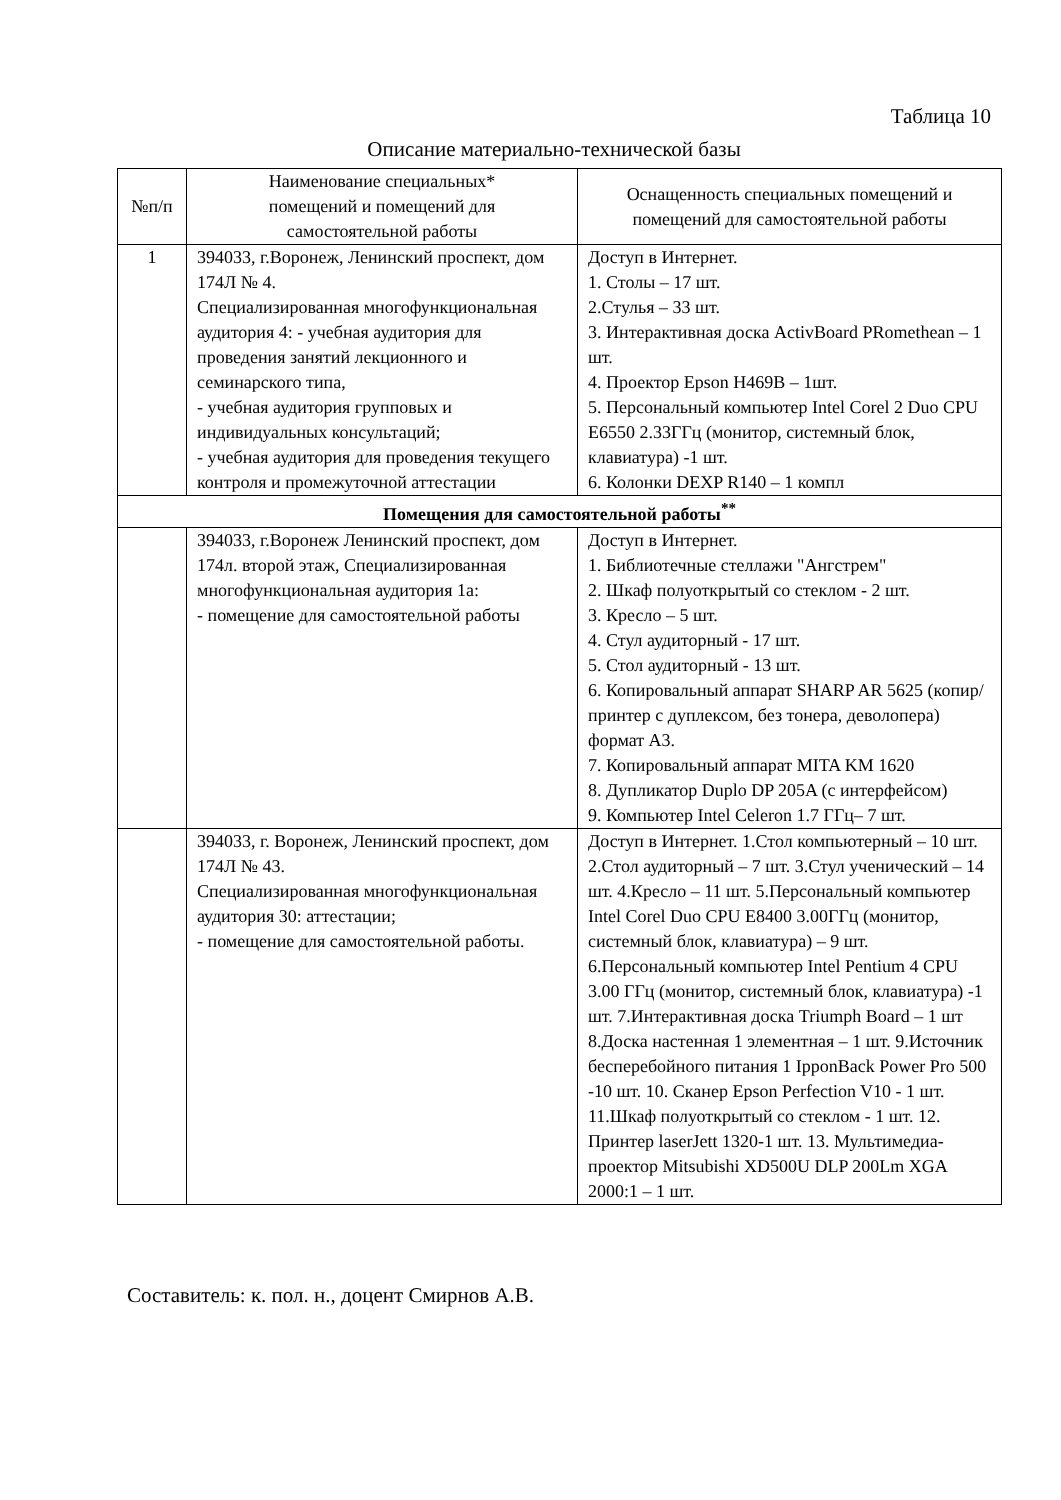Таблица 10
Описание материально-технической базы
| №п/п | Наименование специальных* помещений и помещений для самостоятельной работы | Оснащенность специальных помещений и помещений для самостоятельной работы |
| --- | --- | --- |
| 1 | 394033, г.Воронеж, Ленинский проспект, дом 174Л № 4. Специализированная многофункциональная аудитория 4: - учебная аудитория для проведения занятий лекционного и семинарского типа, - учебная аудитория групповых и индивидуальных консультаций; - учебная аудитория для проведения текущего контроля и промежуточной аттестации | Доступ в Интернет. 1. Столы – 17 шт. 2.Стулья – 33 шт. 3. Интерактивная доска ActivBoard PRomethean – 1 шт. 4. Проектор Epson H469B – 1шт. 5. Персональный компьютер Intel Corel 2 Duo CPU E6550 2.33ГГц (монитор, системный блок, клавиатура) -1 шт. 6. Колонки DEXP R140 – 1 компл |
| Помещения для самостоятельной работы<sup>**</sup> | | |
| | 394033, г.Воронеж Ленинский проспект, дом 174л. второй этаж, Специализированная многофункциональная аудитория 1а: - помещение для самостоятельной работы | Доступ в Интернет. 1. Библиотечные стеллажи "Ангстрем" 2. Шкаф полуоткрытый со стеклом - 2 шт. 3. Кресло – 5 шт. 4. Стул аудиторный - 17 шт. 5. Стол аудиторный - 13 шт. 6. Копировальный аппарат SHARP AR 5625 (копир/принтер с дуплексом, без тонера, деволопера) формат А3. 7. Копировальный аппарат MITA KM 1620 8. Дупликатор Duplo DP 205A (с интерфейсом) 9. Компьютер Intel Celeron 1.7 ГГц– 7 шт. |
| | 394033, г. Воронеж, Ленинский проспект, дом 174Л № 43. Специализированная многофункциональная аудитория 30: аттестации; - помещение для самостоятельной работы. | Доступ в Интернет. 1.Стол компьютерный – 10 шт. 2.Стол аудиторный – 7 шт. 3.Стул ученический – 14 шт. 4.Кресло – 11 шт. 5.Персональный компьютер Intel Corel Duo CPU E8400 3.00ГГц (монитор, системный блок, клавиатура) – 9 шт. 6.Персональный компьютер Intel Pentium 4 CPU 3.00 ГГц (монитор, системный блок, клавиатура) -1 шт. 7.Интерактивная доска Triumph Board – 1 шт 8.Доска настенная 1 элементная – 1 шт. 9.Источник бесперебойного питания 1 IpponBack Power Pro 500 -10 шт. 10. Сканер Epson Perfection V10 - 1 шт. 11.Шкаф полуоткрытый со стеклом - 1 шт. 12. Принтер laserJett 1320-1 шт. 13. Мультимедиа-проектор Mitsubishi XD500U DLP 200Lm XGA 2000:1 – 1 шт. |
Составитель: к. пол. н., доцент Смирнов А.В.